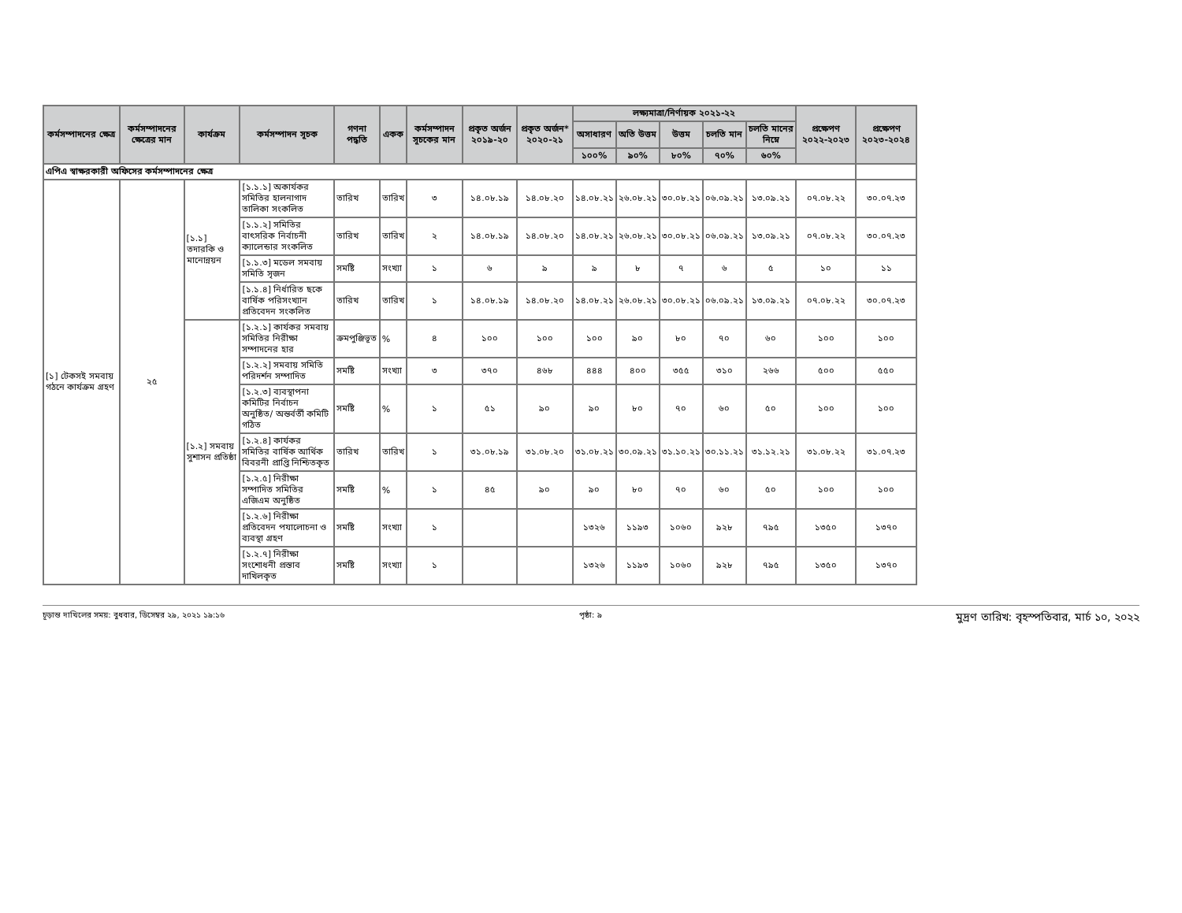| কর্মসম্পাদনের ক্ষেত্র | কর্মসম্পাদনের ক্ষেত্রের মান | কার্যক্রম | কর্মসম্পাদন সূচক | গণনা পদ্ধতি | একক | কর্মসম্পাদন সূচকের মান | প্রকৃত অর্জন ২০১৯-২০ | প্রকৃত অর্জন* ২০২০-২১ | লক্ষ্যমাত্রা/নির্ণায়ক ২০২১-২২ | | | | | প্রক্ষেপণ ২০২২-২০২৩ | প্রক্ষেপণ ২০২৩-২০২৪ |
| --- | --- | --- | --- | --- | --- | --- | --- | --- | --- | --- | --- | --- | --- | --- | --- |
| | | | | | | | | | অসাধারণ | অতি উত্তম | উত্তম | চলতি মান | চলতি মানের নিম্নে | | |
| | | | | | | | | | ১০০% | ৯০% | ৮০% | ৭০% | ৬০% | | |
| এপিএ স্বাক্ষরকারী অফিসের কর্মসম্পাদনের ক্ষেত্র | | | | | | | | | | | | | | | |
| [১] টেকসই সমবায় গঠনে কার্যক্রম গ্রহণ | ২৫ | [১.১] তদারকি ও মানোন্নয়ন | [১.১.১] অকার্যকর সমিতির হালনাগাদ তালিকা সংকলিত | তারিখ | তারিখ | ৩ | ১৪.০৮.১৯ | ১৪.০৮.২০ | ১৪.০৮.২১ | ২৬.০৮.২১ | ৩০.০৮.২১ | ০৬.০৯.২১ | ১৩.০৯.২১ | ০৭.০৮.২২ | ৩০.০৭.২৩ |
| | | | [১.১.২] সমিতির বাৎসরিক নির্বাচনী ক্যালেন্ডার সংকলিত | তারিখ | তারিখ | ২ | ১৪.০৮.১৯ | ১৪.০৮.২০ | ১৪.০৮.২১ | ২৬.০৮.২১ | ৩০.০৮.২১ | ০৬.০৯.২১ | ১৩.০৯.২১ | ০৭.০৮.২২ | ৩০.০৭.২৩ |
| | | | [১.১.৩] মডেল সমবায় সমিতি সৃজন | সমষ্টি | সংখ্যা | ১ | ৬ | ৯ | ৯ | ৮ | ৭ | ৬ | ৫ | ১০ | ১১ |
| | | | [১.১.৪] নির্ধারিত ছকে বার্ষিক পরিসংখ্যান প্রতিবেদন সংকলিত | তারিখ | তারিখ | ১ | ১৪.০৮.১৯ | ১৪.০৮.২০ | ১৪.০৮.২১ | ২৬.০৮.২১ | ৩০.০৮.২১ | ০৬.০৯.২১ | ১৩.০৯.২১ | ০৭.০৮.২২ | ৩০.০৭.২৩ |
| | | [১.২] সমবায় সুশাসন প্রতিষ্ঠা | [১.২.১] কার্যকর সমবায় সমিতির নিরীক্ষা সম্পাদনের হার | ক্রমপুঞ্জিভূত | % | ৪ | ১০০ | ১০০ | ১০০ | ৯০ | ৮০ | ৭০ | ৬০ | ১০০ | ১০০ |
| | | | [১.২.২] সমবায় সমিতি পরিদর্শন সম্পাদিত | সমষ্টি | সংখ্যা | ৩ | ৩৭০ | ৪৬৮ | ৪৪৪ | ৪০০ | ৩৫৫ | ৩১০ | ২৬৬ | ৫০০ | ৫৫০ |
| | | | [১.২.৩] ব্যবস্থাপনা কমিটির নির্বাচন অনুষ্ঠিত/ অন্তর্বর্তী কমিটি গঠিত | সমষ্টি | % | ১ | ৫১ | ৯০ | ৯০ | ৮০ | ৭০ | ৬০ | ৫০ | ১০০ | ১০০ |
| | | | [১.২.৪] কার্যকর সমিতির বার্ষিক আর্থিক বিবরনী প্রাপ্তি নিশ্চিতকৃত | তারিখ | তারিখ | ১ | ৩১.০৮.১৯ | ৩১.০৮.২০ | ৩১.০৮.২১ | ৩০.০৯.২১ | ৩১.১০.২১ | ৩০.১১.২১ | ৩১.১২.২১ | ৩১.০৮.২২ | ৩১.০৭.২৩ |
| | | | [১.২.৫] নিরীক্ষা সম্পাদিত সমিতির এজিএম অনুষ্ঠিত | সমষ্টি | % | ১ | ৪৫ | ৯০ | ৯০ | ৮০ | ৭০ | ৬০ | ৫০ | ১০০ | ১০০ |
| | | | [১.২.৬] নিরীক্ষা প্রতিবেদন পযালোচনা ও ব্যবস্থা গ্রহণ | সমষ্টি | সংখ্যা | ১ | | | ১৩২৬ | ১১৯৩ | ১০৬০ | ৯২৮ | ৭৯৫ | ১৩৫০ | ১৩৭০ |
| | | | [১.২.৭] নিরীক্ষা সংশোধনী প্রস্তাব দাখিলকৃত | সমষ্টি | সংখ্যা | ১ | | | ১৩২৬ | ১১৯৩ | ১০৬০ | ৯২৮ | ৭৯৫ | ১৩৫০ | ১৩৭০ |
চূড়ান্ত দাখিলের সময়: বুধবার, ডিসেম্বর ২৯, ২০২১ ১৯:১৬ পৃষ্ঠা: ৯ মুদ্রণ তারিখ: বৃহস্পতিবার, মার্চ ১০, ২০২২